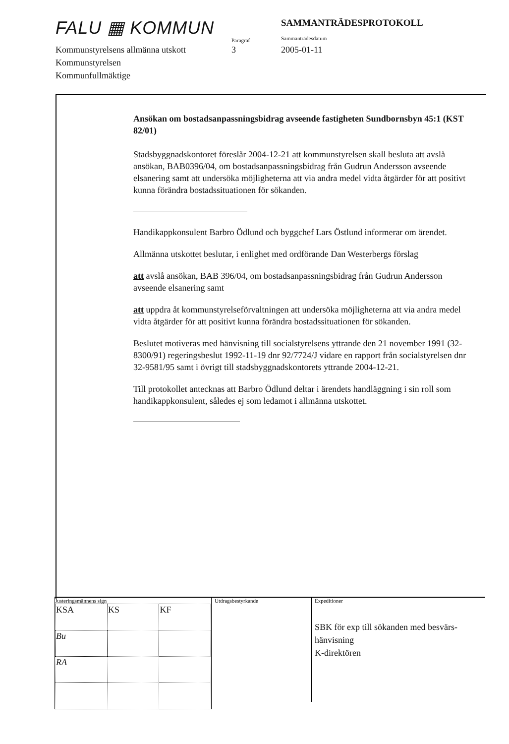FALU ▦ KOMMUN
Paragraf
SAMMANTRÄDESPROTOKOLL
Sammanträdesdatum
Kommunstyrelsens allmänna utskott
3 2005-01-11
Kommunstyrelsen
Kommunfullmäktige
Ansökan om bostadsanpassningsbidrag avseende fastigheten Sundbornsbyn 45:1 (KST 82/01)
Stadsbyggnadskontoret föreslår 2004-12-21 att kommunstyrelsen skall besluta att avslå ansökan, BAB0396/04, om bostadsanpassningsbidrag från Gudrun Andersson avseende elsanering samt att undersöka möjligheterna att via andra medel vidta åtgärder för att positivt kunna förändra bostadssituationen för sökanden.
Handikappkonsulent Barbro Ödlund och byggchef Lars Östlund informerar om ärendet.
Allmänna utskottet beslutar, i enlighet med ordförande Dan Westerbergs förslag
att avslå ansökan, BAB 396/04, om bostadsanpassningsbidrag från Gudrun Andersson avseende elsanering samt
att uppdra åt kommunstyrelseförvaltningen att undersöka möjligheterna att via andra medel vidta åtgärder för att positivt kunna förändra bostadssituationen för sökanden.
Beslutet motiveras med hänvisning till socialstyrelsens yttrande den 21 november 1991 (32-8300/91) regeringsbeslut 1992-11-19 dnr 92/7724/J vidare en rapport från socialstyrelsen dnr 32-9581/95 samt i övrigt till stadsbyggnadskontorets yttrande 2004-12-21.
Till protokollet antecknas att Barbro Ödlund deltar i ärendets handläggning i sin roll som handikappkonsulent, således ej som ledamot i allmänna utskottet.
Justeringsmännens sign
| KSA | KS | KF |
| Bu | | |
| RA | | |
Utdragsbestyrkande
Expeditioner
SBK för exp till sökanden med besvärs-
hänvisning
K-direktören